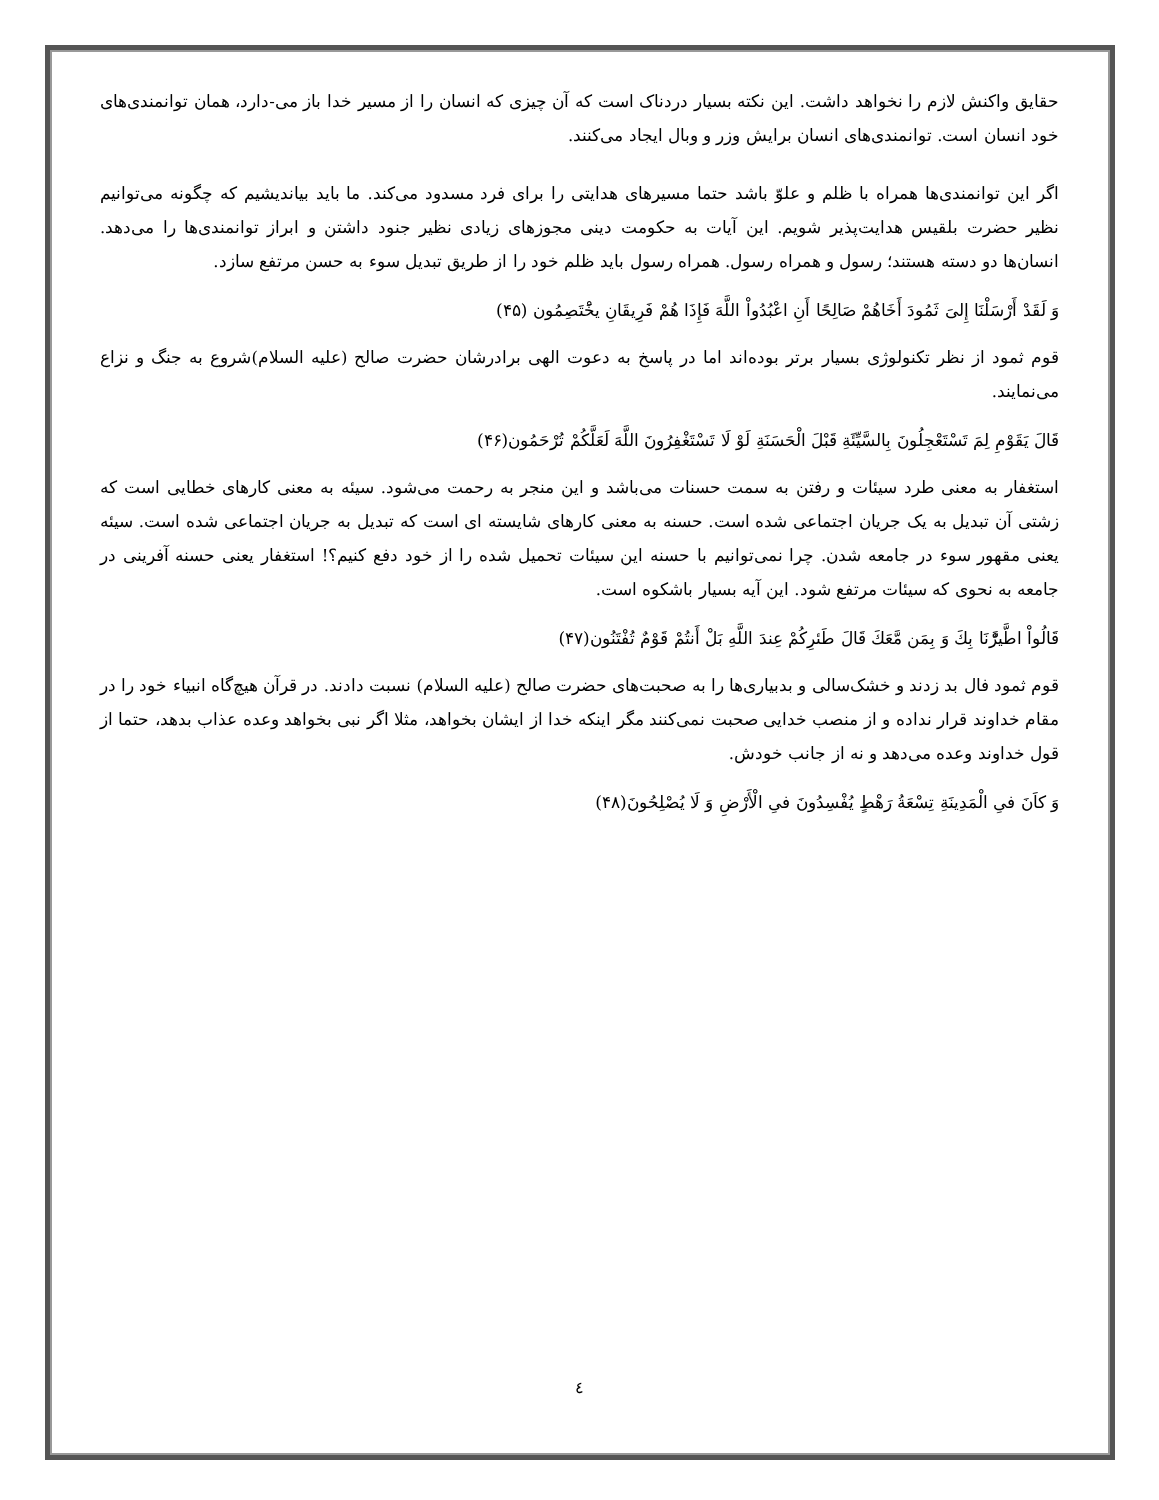حقایق واکنش لازم را نخواهد داشت. این نکته بسیار دردناک است که آن چیزی که انسان را از مسیر خدا باز می-دارد، همان توانمندی‌های خود انسان است. توانمندی‌های انسان برایش وزر و وبال ایجاد می‌کنند.
اگر این توانمندی‌ها همراه با ظلم و علوّ باشد حتما مسیرهای هدایتی را برای فرد مسدود می‌کند. ما باید بیاندیشیم که چگونه می‌توانیم نظیر حضرت بلقیس هدایت‌پذیر شویم. این آیات به حکومت دینی مجوزهای زیادی نظیر جنود داشتن و ابراز توانمندی‌ها را می‌دهد. انسان‌ها دو دسته هستند؛ رسول و همراه رسول. همراه رسول باید ظلم خود را از طریق تبدیل سوء به حسن مرتفع سازد.
وَ لَقَدْ أَرْسَلْنَا إِلىَ‏ ثَمُودَ أَخَاهُمْ صَالِحًا أَنِ اعْبُدُواْ اللَّهَ فَإِذَا هُمْ فَرِيقَانِ يخَْتَصِمُون (۴۵)
قوم ثمود از نظر تکنولوژی بسیار برتر بوده‌اند اما در پاسخ به دعوت الهی برادرشان حضرت صالح (علیه السلام)شروع به جنگ و نزاع می‌نمایند.
قَالَ يَقَوْمِ لِمَ تَسْتَعْجِلُونَ بِالسَّيِّئَةِ قَبْلَ الْحَسَنَةِ لَوْ لَا تَسْتَغْفِرُونَ اللَّهَ لَعَلَّكُمْ تُرْحَمُون(۴۶)
استغفار به معنی طرد سیئات و رفتن به سمت حسنات می‌باشد و این منجر به رحمت می‌شود. سیئه به معنی کارهای خطایی است که زشتی آن تبدیل به یک جریان اجتماعی شده است. حسنه به معنی کارهای شایسته ای است که تبدیل به جریان اجتماعی شده است. سیئه یعنی مقهور سوء در جامعه شدن. چرا نمی‌توانیم با حسنه این سیئات تحمیل شده را از خود دفع کنیم؟! استغفار یعنی حسنه آفرینی در جامعه به نحوی که سیئات مرتفع شود. این آیه بسیار باشکوه است.
قَالُواْ اطَّيرَّْنَا بِكَ وَ بِمَن مَّعَكَ قَالَ طَئرِكُمْ عِندَ اللَّهِ بَلْ أَنتُمْ قَوْمٌ تُفْتَنُون(۴۷)
قوم ثمود فال بد زدند و خشک‌سالی و بدبیاری‌ها را به صحبت‌های حضرت صالح (علیه السلام) نسبت دادند. در قرآن هیچ‌گاه انبیاء خود را در مقام خداوند قرار نداده و از منصب خدایی صحبت نمی‌کنند مگر اینکه خدا از ایشان بخواهد، مثلا اگر نبی بخواهد وعده عذاب بدهد، حتما از قول خداوند وعده می‌دهد و نه از جانب خودش.
وَ كاَنَ فىِ الْمَدِينَةِ تِسْعَةُ رَهْطٍ يُفْسِدُونَ فىِ الْأَرْضِ وَ لَا يُصْلِحُونَ(۴۸)
٤